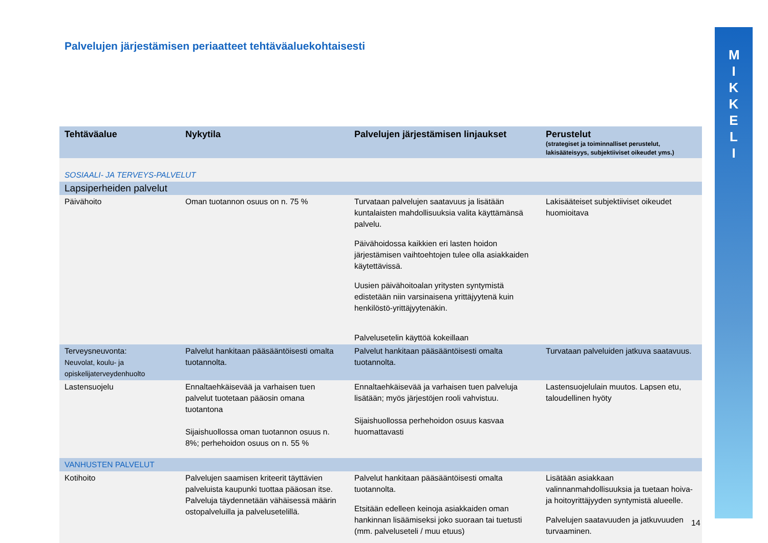Palvelujen järjestämisen periaatteet tehtäväaluekohtaisesti
MIKKELI
| Tehtäväalue | Nykytila | Palvelujen järjestämisen linjaukset | Perustelut (strategiset ja toiminnalliset perustelut, lakisääteisyys, subjektiiviset oikeudet yms.) |
| --- | --- | --- | --- |
| SOSIAALI- JA TERVEYS-PALVELUT | | | |
| Lapsiperheiden palvelut | | | |
| Päivähoito | Oman tuotannon osuus on n. 75 % | Turvataan palvelujen saatavuus ja lisätään kuntalaisten mahdollisuuksia valita käyttämänsä palvelu. Päivähoidossa kaikkien eri lasten hoidon järjestämisen vaihtoehtojen tulee olla asiakkaiden käytettävissä. Uusien päivähoitoalan yritysten syntymistä edistetään niin varsinaisena yrittäjyytenä kuin henkilöstö-yrittäjyytenäkin. Palvelusetelin käyttöä kokeillaan | Lakisääteiset subjektiiviset oikeudet huomioitava |
| Terveysneuvonta: Neuvolat, koulu- ja opiskelijaterveydenhuolto | Palvelut hankitaan pääsääntöisesti omalta tuotannolta. | Palvelut hankitaan pääsääntöisesti omalta tuotannolta. | Turvataan palveluiden jatkuva saatavuus. |
| Lastensuojelu | Ennaltaehkäisevää ja varhaisen tuen palvelut tuotetaan pääosin omana tuotantona Sijaishuollossa oman tuotannon osuus n. 8%; perhehoidon osuus on n. 55 % | Ennaltaehkäisevää ja varhaisen tuen palveluja lisätään; myös järjestöjen rooli vahvistuu. Sijaishuollossa perhehoidon osuus kasvaa huomattavasti | Lastensuojelulain muutos. Lapsen etu, taloudellinen hyöty |
| VANHUSTEN PALVELUT | | | |
| Kotihoito | Palvelujen saamisen kriteerit täyttävien palveluista kaupunki tuottaa pääosan itse. Palveluja täydennetään vähäisessä määrin ostopalveluilla ja palvelusetelillä. | Palvelut hankitaan pääsääntöisesti omalta tuotannolta. Etsitään edelleen keinoja asiakkaiden oman hankinnan lisäämiseksi joko suoraan tai tuetusti (mm. palveluseteli / muu etuus) | Lisätään asiakkaan valinnanmahdollisuuksia ja tuetaan hoiva- ja hoitoyrittäjyyden syntymistä alueelle. Palvelujen saatavuuden ja jatkuvuuden turvaaminen. |
14